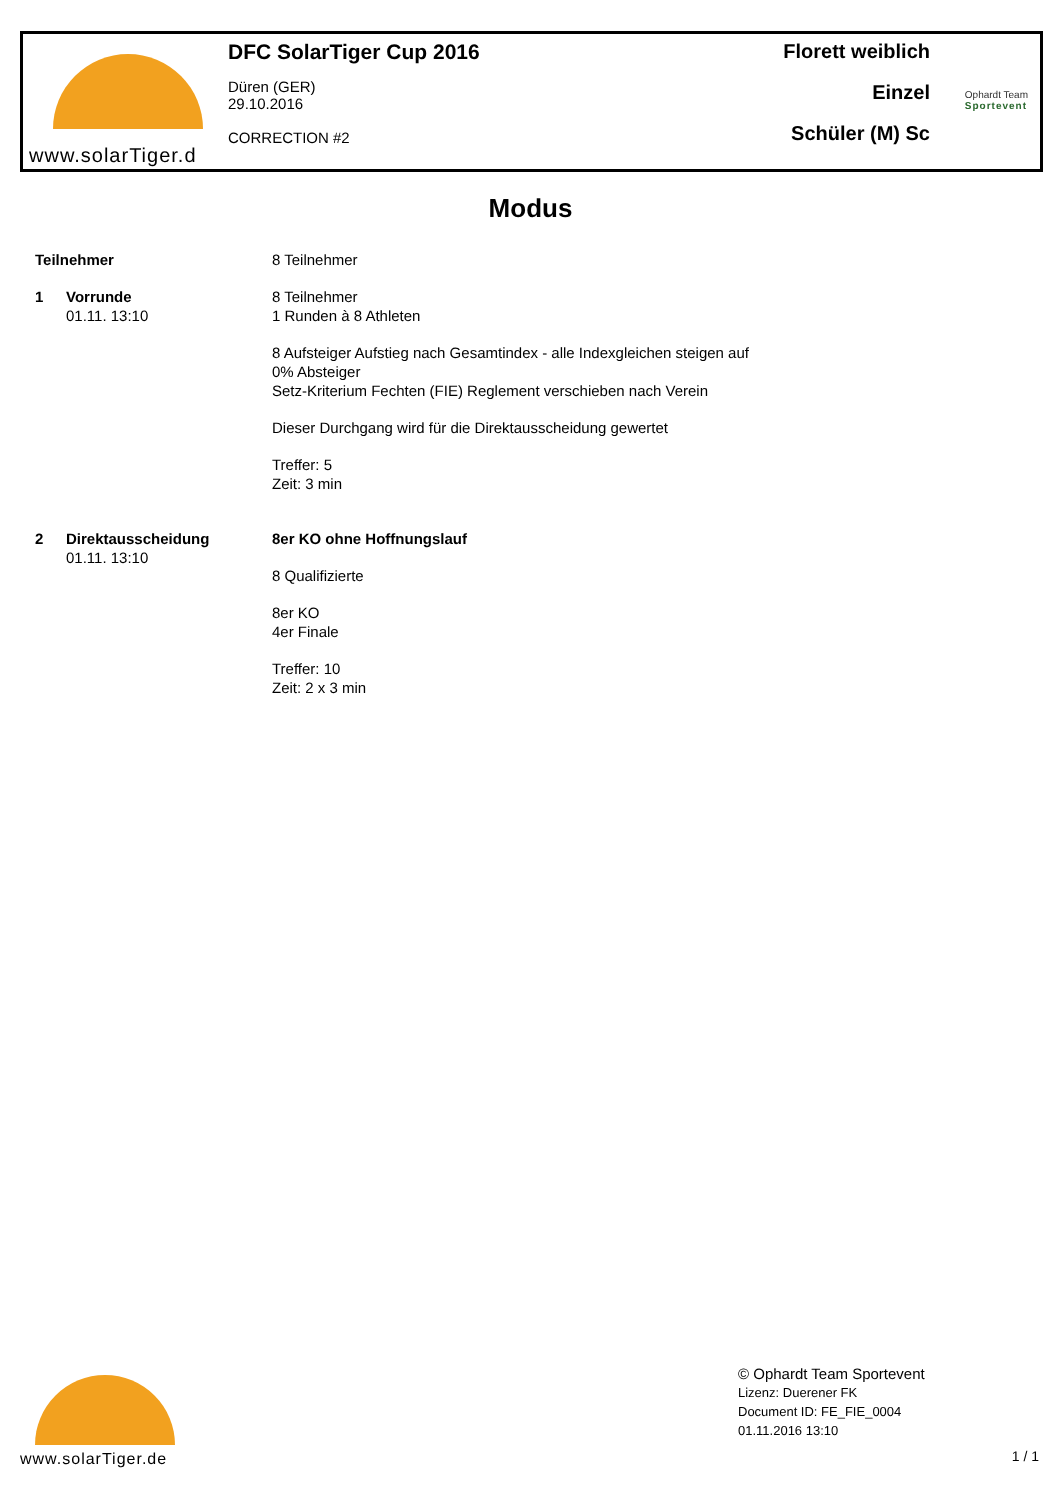www.solarTiger.d
DFC SolarTiger Cup 2016
Düren (GER)
29.10.2016
CORRECTION #2
Florett weiblich
Einzel
Schüler (M) Sc
Ophardt Team
Sportevent
Modus
Teilnehmer 8 Teilnehmer
1 Vorrunde
01.11. 13:10
8 Teilnehmer
1 Runden à 8 Athleten
8 Aufsteiger Aufstieg nach Gesamtindex - alle Indexgleichen steigen auf
0% Absteiger
Setz-Kriterium Fechten (FIE) Reglement verschieben nach Verein
Dieser Durchgang wird für die Direktausscheidung gewertet
Treffer: 5
Zeit: 3 min
2 Direktausscheidung
01.11. 13:10
8er KO ohne Hoffnungslauf
8 Qualifizierte
8er KO
4er Finale
Treffer: 10
Zeit: 2 x 3 min
www.solarTiger.de
© Ophardt Team Sportevent
Lizenz: Duerener FK
Document ID: FE_FIE_0004
01.11.2016 13:10
1 / 1